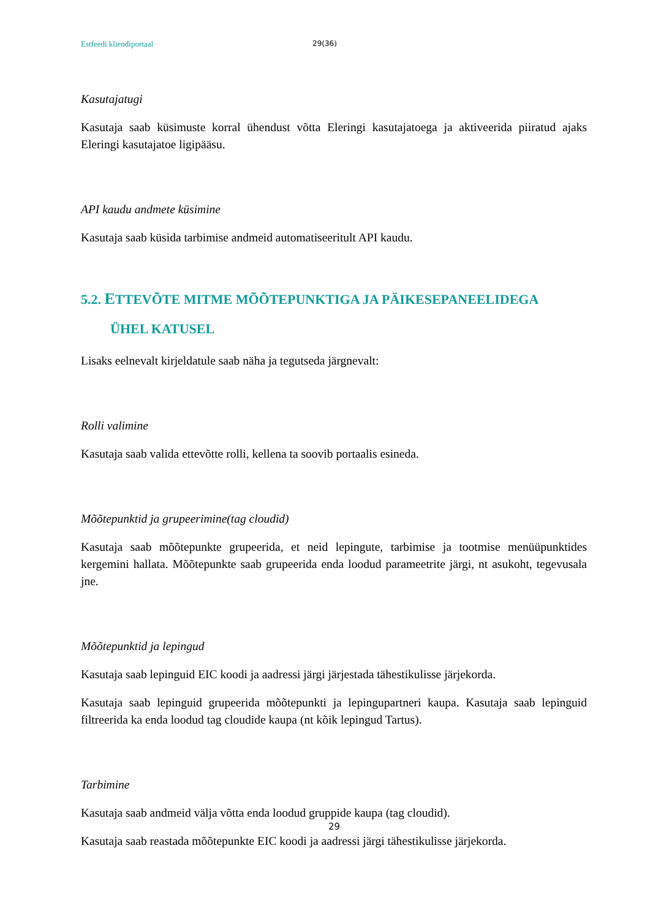Estfeedi kliendiportaal 29(36)
Kasutajatugi
Kasutaja saab küsimuste korral ühendust võtta Eleringi kasutajatoega ja aktiveerida piiratud ajaks Eleringi kasutajatoe ligipääsu.
API kaudu andmete küsimine
Kasutaja saab küsida tarbimise andmeid automatiseeritult API kaudu.
5.2. ETTEVÕTE MITME MÕÕTEPUNKTIGA JA PÄIKESEPANEELIDEGA
ÜHEL KATUSEL
Lisaks eelnevalt kirjeldatule saab näha ja tegutseda järgnevalt:
Rolli valimine
Kasutaja saab valida ettevõtte rolli, kellena ta soovib portaalis esineda.
Mõõtepunktid ja grupeerimine(tag cloudid)
Kasutaja saab mõõtepunkte grupeerida, et neid lepingute, tarbimise ja tootmise menüüpunktides kergemini hallata. Mõõtepunkte saab grupeerida enda loodud parameetrite järgi, nt asukoht, tegevusala jne.
Mõõtepunktid ja lepingud
Kasutaja saab lepinguid EIC koodi ja aadressi järgi järjestada tähestikulisse järjekorda.
Kasutaja saab lepinguid grupeerida mõõtepunkti ja lepingupartneri kaupa. Kasutaja saab lepinguid filtreerida ka enda loodud tag cloudide kaupa (nt kõik lepingud Tartus).
Tarbimine
Kasutaja saab andmeid välja võtta enda loodud gruppide kaupa (tag cloudid).
Kasutaja saab reastada mõõtepunkte EIC koodi ja aadressi järgi tähestikulisse järjekorda.
29